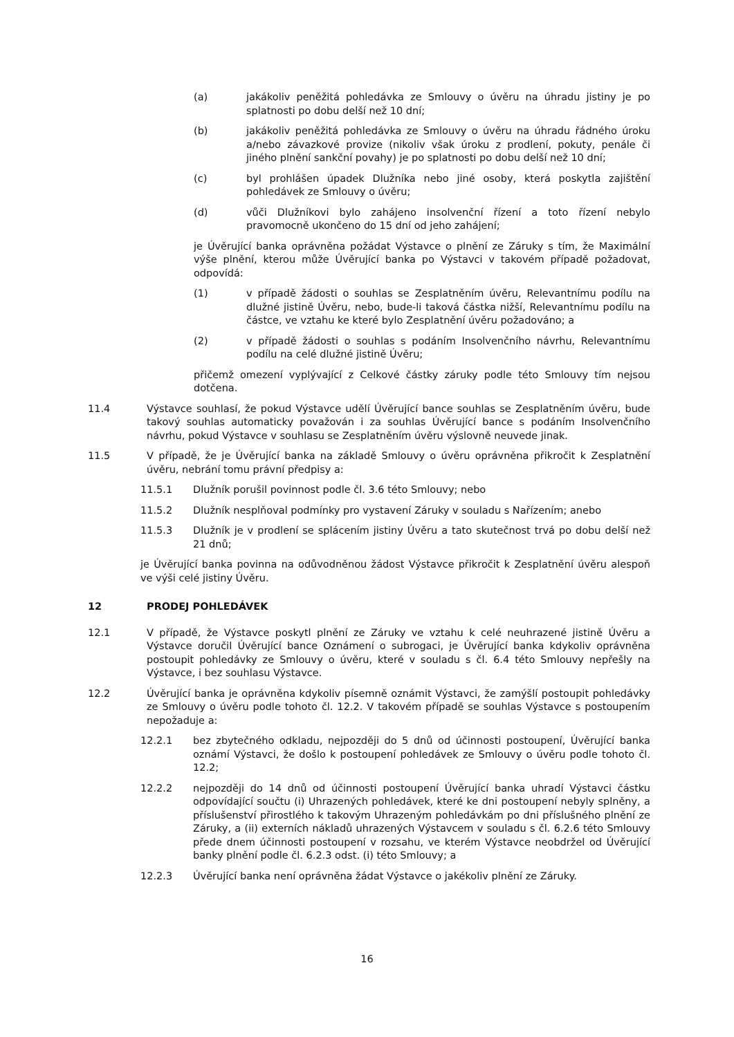(a) jakákoliv peněžitá pohledávka ze Smlouvy o úvěru na úhradu jistiny je po splatnosti po dobu delší než 10 dní;
(b) jakákoliv peněžitá pohledávka ze Smlouvy o úvěru na úhradu řádného úroku a/nebo závazkové provize (nikoliv však úroku z prodlení, pokuty, penále či jiného plnění sankční povahy) je po splatnosti po dobu delší než 10 dní;
(c) byl prohlášen úpadek Dlužníka nebo jiné osoby, která poskytla zajištění pohledávek ze Smlouvy o úvěru;
(d) vůči Dlužníkovi bylo zahájeno insolvenční řízení a toto řízení nebylo pravomocně ukončeno do 15 dní od jeho zahájení;
je Úvěrující banka oprávněna požádat Výstavce o plnění ze Záruky s tím, že Maximální výše plnění, kterou může Úvěrující banka po Výstavci v takovém případě požadovat, odpovídá:
(1) v případě žádosti o souhlas se Zesplatněním úvěru, Relevantnímu podílu na dlužné jistině Úvěru, nebo, bude-li taková částka nižší, Relevantnímu podílu na částce, ve vztahu ke které bylo Zesplatnění úvěru požadováno; a
(2) v případě žádosti o souhlas s podáním Insolvenčního návrhu, Relevantnímu podílu na celé dlužné jistině Úvěru;
přičemž omezení vyplývající z Celkové částky záruky podle této Smlouvy tím nejsou dotčena.
11.4 Výstavce souhlasí, že pokud Výstavce udělí Úvěrující bance souhlas se Zesplatněním úvěru, bude takový souhlas automaticky považován i za souhlas Úvěrující bance s podáním Insolvenčního návrhu, pokud Výstavce v souhlasu se Zesplatněním úvěru výslovně neuvede jinak.
11.5 V případě, že je Úvěrující banka na základě Smlouvy o úvěru oprávněna přikročit k Zesplatnění úvěru, nebrání tomu právní předpisy a:
11.5.1 Dlužník porušil povinnost podle čl. 3.6 této Smlouvy; nebo
11.5.2 Dlužník nesplňoval podmínky pro vystavení Záruky v souladu s Nařízením; anebo
11.5.3 Dlužník je v prodlení se splácením jistiny Úvěru a tato skutečnost trvá po dobu delší než 21 dnů;
je Úvěrující banka povinna na odůvodněnou žádost Výstavce přikročit k Zesplatnění úvěru alespoň ve výši celé jistiny Úvěru.
12 PRODEJ POHLEDÁVEK
12.1 V případě, že Výstavce poskytl plnění ze Záruky ve vztahu k celé neuhrazené jistině Úvěru a Výstavce doručil Úvěrující bance Oznámení o subrogaci, je Úvěrující banka kdykoliv oprávněna postoupit pohledávky ze Smlouvy o úvěru, které v souladu s čl. 6.4 této Smlouvy nepřešly na Výstavce, i bez souhlasu Výstavce.
12.2 Úvěrující banka je oprávněna kdykoliv písemně oznámit Výstavci, že zamýšlí postoupit pohledávky ze Smlouvy o úvěru podle tohoto čl. 12.2. V takovém případě se souhlas Výstavce s postoupením nepožaduje a:
12.2.1 bez zbytečného odkladu, nejpozději do 5 dnů od účinnosti postoupení, Úvěrující banka oznámí Výstavci, že došlo k postoupení pohledávek ze Smlouvy o úvěru podle tohoto čl. 12.2;
12.2.2 nejpozději do 14 dnů od účinnosti postoupení Úvěrující banka uhradí Výstavci částku odpovídající součtu (i) Uhrazených pohledávek, které ke dni postoupení nebyly splněny, a příslušenství přirostlého k takovým Uhrazeným pohledávkám po dni příslušného plnění ze Záruky, a (ii) externích nákladů uhrazených Výstavcem v souladu s čl. 6.2.6 této Smlouvy přede dnem účinnosti postoupení v rozsahu, ve kterém Výstavce neobdržel od Úvěrující banky plnění podle čl. 6.2.3 odst. (i) této Smlouvy; a
12.2.3 Úvěrující banka není oprávněna žádat Výstavce o jakékoliv plnění ze Záruky.
16